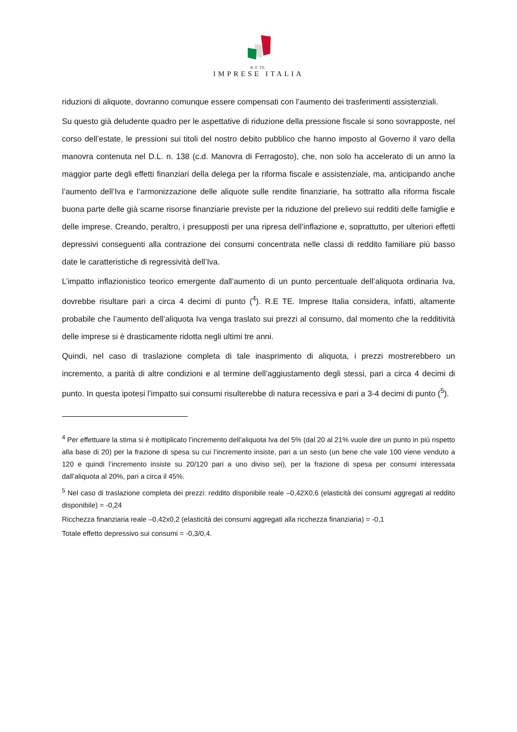R.E TE.
IMPRESE ITALIA
riduzioni di aliquote, dovranno comunque essere compensati con l’aumento dei trasferimenti assistenziali.
Su questo già deludente quadro per le aspettative di riduzione della pressione fiscale si sono sovrapposte, nel corso dell’estate, le pressioni sui titoli del nostro debito pubblico che hanno imposto al Governo il varo della manovra contenuta nel D.L. n. 138 (c.d. Manovra di Ferragosto), che, non solo ha accelerato di un anno la maggior parte degli effetti finanziari della delega per la riforma fiscale e assistenziale, ma, anticipando anche l’aumento dell’Iva e l’armonizzazione delle aliquote sulle rendite finanziarie, ha sottratto alla riforma fiscale buona parte delle già scarne risorse finanziarie previste per la riduzione del prelievo sui redditi delle famiglie e delle imprese. Creando, peraltro, i presupposti per una ripresa dell’inflazione e, soprattutto, per ulteriori effetti depressivi conseguenti alla contrazione dei consumi concentrata nelle classi di reddito familiare più basso date le caratteristiche di regressività dell’Iva.
L’impatto inflazionistico teorico emergente dall’aumento di un punto percentuale dell’aliquota ordinaria Iva, dovrebbe risultare pari a circa 4 decimi di punto (<sup>4</sup>). R.E TE. Imprese Italia considera, infatti, altamente probabile che l’aumento dell’aliquota Iva venga traslato sui prezzi al consumo, dal momento che la redditività delle imprese si è drasticamente ridotta negli ultimi tre anni.
Quindi, nel caso di traslazione completa di tale inasprimento di aliquota, i prezzi mostrerebbero un incremento, a parità di altre condizioni e al termine dell’aggiustamento degli stessi, pari a circa 4 decimi di punto. In questa ipotesi l’impatto sui consumi risulterebbe di natura recessiva e pari a 3-4 decimi di punto (<sup>5</sup>).
<sup>4</sup> Per effettuare la stima si è moltiplicato l’incremento dell’aliquota Iva del 5% (dal 20 al 21% vuole dire un punto in più rispetto alla base di 20) per la frazione di spesa su cui l’incremento insiste, pari a un sesto (un bene che vale 100 viene venduto a 120 e quindi l’incremento insiste su 20/120 pari a uno diviso sei), per la frazione di spesa per consumi interessata dall’aliquota al 20%, pari a circa il 45%.
<sup>5</sup> Nel caso di traslazione completa dei prezzi: reddito disponibile reale –0,42X0,6 (elasticità dei consumi aggregati al reddito disponibile) = -0,24
Ricchezza finanziaria reale –0,42x0,2 (elasticità dei consumi aggregati alla ricchezza finanziaria) = -0,1
Totale effetto depressivo sui consumi = -0,3/0,4.